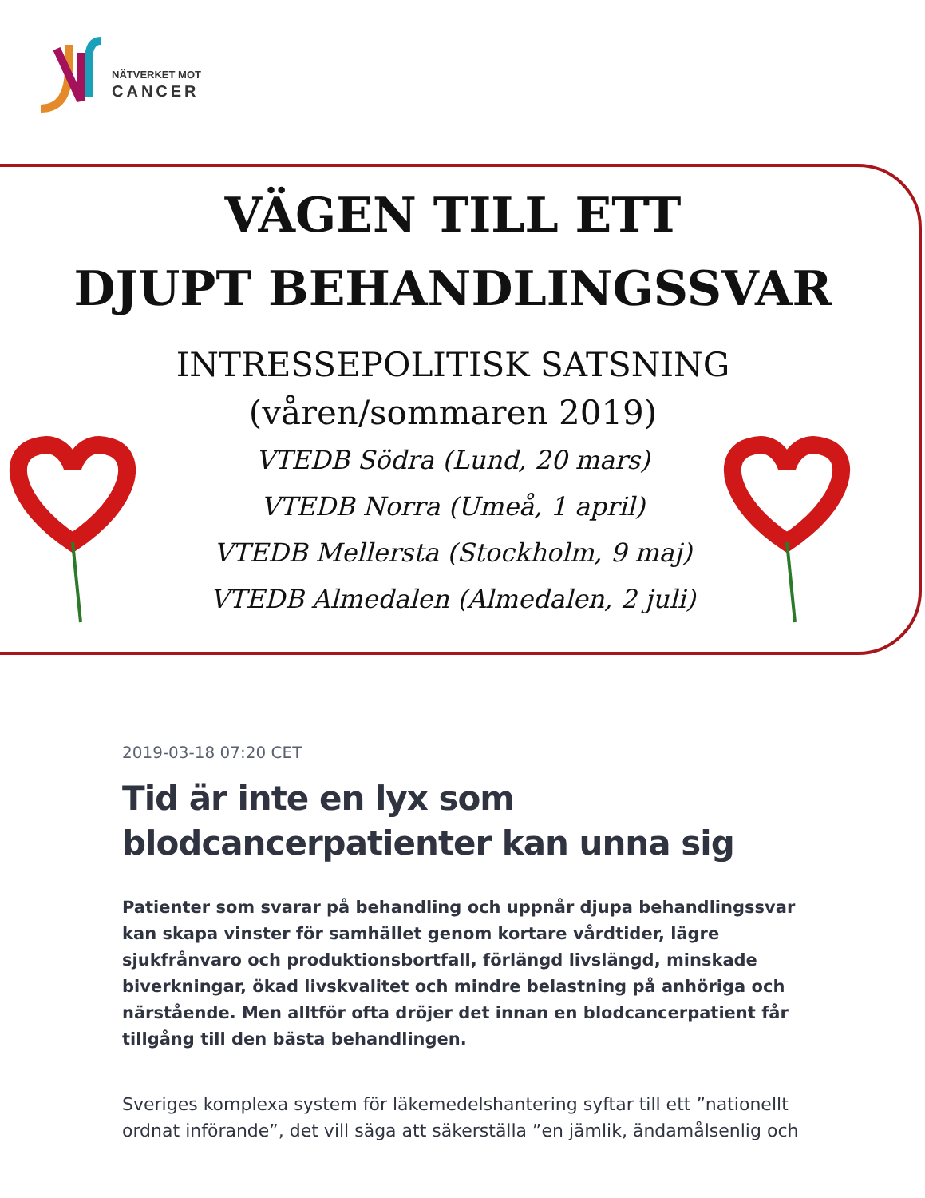NÄTVERKET MOT
CANCER
VÄGEN TILL ETT
DJUPT BEHANDLINGSSVAR
INTRESSEPOLITISK SATSNING
(våren/sommaren 2019)
VTEDB Södra (Lund, 20 mars)
VTEDB Norra (Umeå, 1 april)
VTEDB Mellersta (Stockholm, 9 maj)
VTEDB Almedalen (Almedalen, 2 juli)
2019-03-18 07:20 CET
Tid är inte en lyx som blodcancerpatienter kan unna sig
Patienter som svarar på behandling och uppnår djupa behandlingssvar kan skapa vinster för samhället genom kortare vårdtider, lägre sjukfrånvaro och produktionsbortfall, förlängd livslängd, minskade biverkningar, ökad livskvalitet och mindre belastning på anhöriga och närstående. Men alltför ofta dröjer det innan en blodcancerpatient får tillgång till den bästa behandlingen.
Sveriges komplexa system för läkemedelshantering syftar till ett ”nationellt ordnat införande”, det vill säga att säkerställa ”en jämlik, ändamålsenlig och